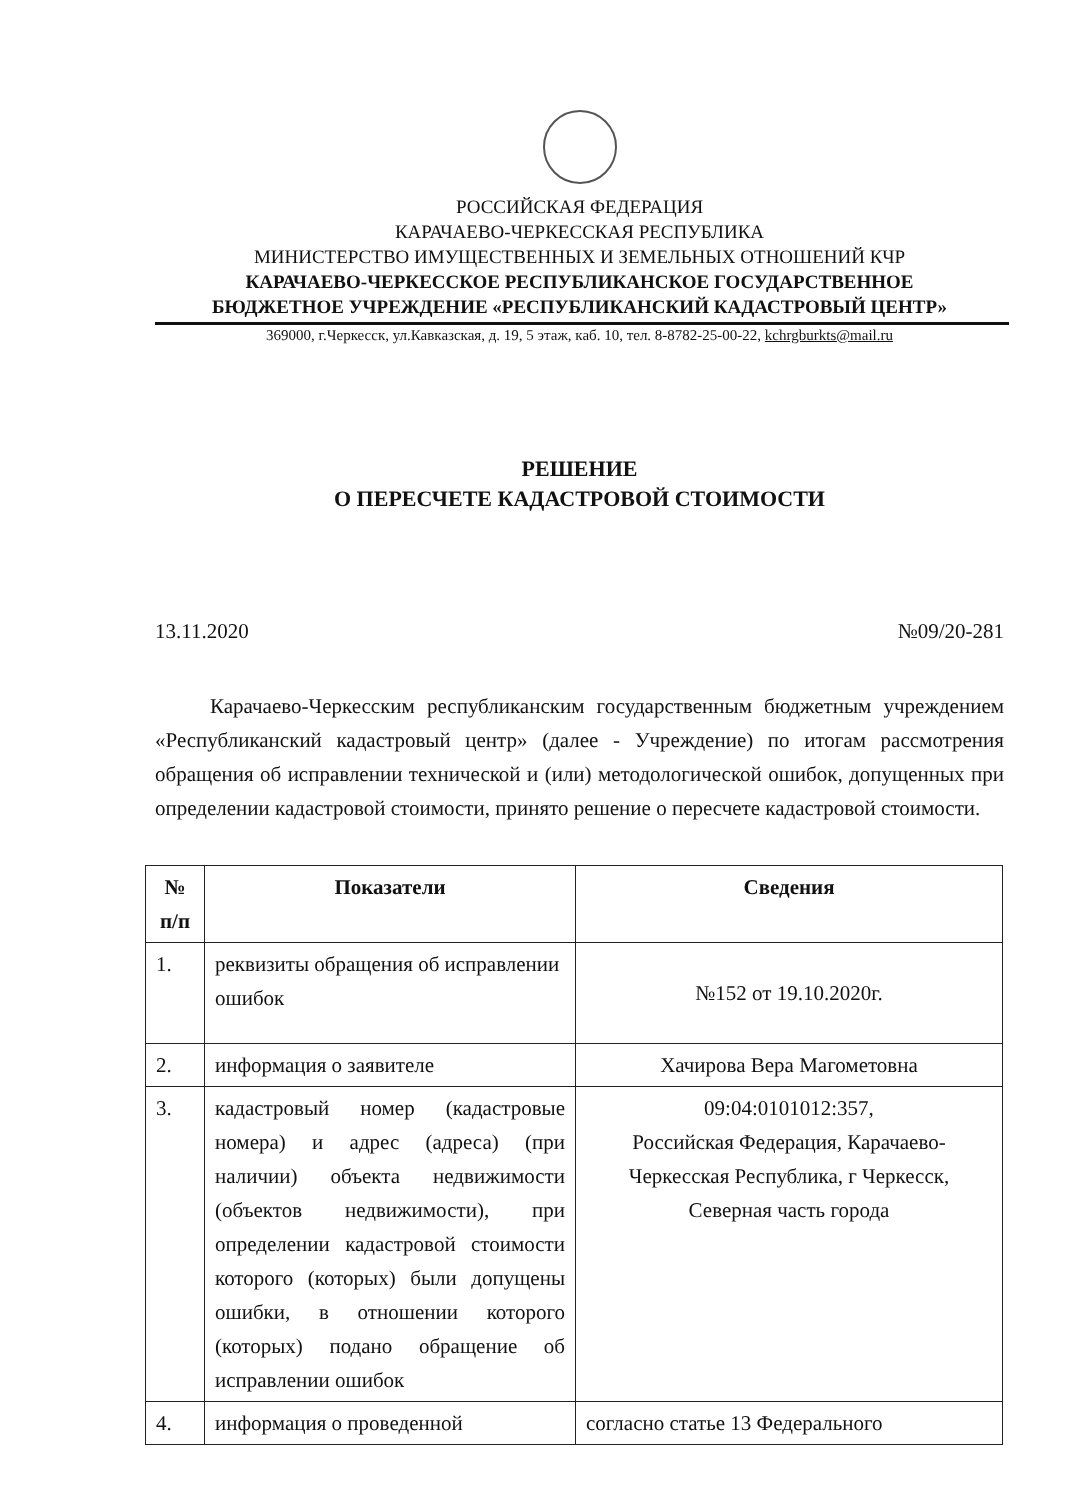РОССИЙСКАЯ ФЕДЕРАЦИЯ
КАРАЧАЕВО-ЧЕРКЕССКАЯ РЕСПУБЛИКА
МИНИСТЕРСТВО ИМУЩЕСТВЕННЫХ И ЗЕМЕЛЬНЫХ ОТНОШЕНИЙ КЧР
КАРАЧАЕВО-ЧЕРКЕССКОЕ РЕСПУБЛИКАНСКОЕ ГОСУДАРСТВЕННОЕ
БЮДЖЕТНОЕ УЧРЕЖДЕНИЕ «РЕСПУБЛИКАНСКИЙ КАДАСТРОВЫЙ ЦЕНТР»
369000, г.Черкесск, ул.Кавказская, д. 19, 5 этаж, каб. 10, тел. 8-8782-25-00-22, kchrgburkts@mail.ru
РЕШЕНИЕ
О ПЕРЕСЧЕТЕ КАДАСТРОВОЙ СТОИМОСТИ
13.11.2020 №09/20-281
Карачаево-Черкесским республиканским государственным бюджетным учреждением «Республиканский кадастровый центр» (далее - Учреждение) по итогам рассмотрения обращения об исправлении технической и (или) методологической ошибок, допущенных при определении кадастровой стоимости, принято решение о пересчете кадастровой стоимости.
| № п/п | Показатели | Сведения |
| --- | --- | --- |
| 1. | реквизиты обращения об исправлении ошибок | №152 от 19.10.2020г. |
| 2. | информация о заявителе | Хачирова Вера Магометовна |
| 3. | кадастровый номер (кадастровые номера) и адрес (адреса) (при наличии) объекта недвижимости (объектов недвижимости), при определении кадастровой стоимости которого (которых) были допущены ошибки, в отношении которого (которых) подано обращение об исправлении ошибок | 09:04:0101012:357, Российская Федерация, Карачаево-Черкесская Республика, г Черкесск, Северная часть города |
| 4. | информация о проведенной | согласно статье 13 Федерального |